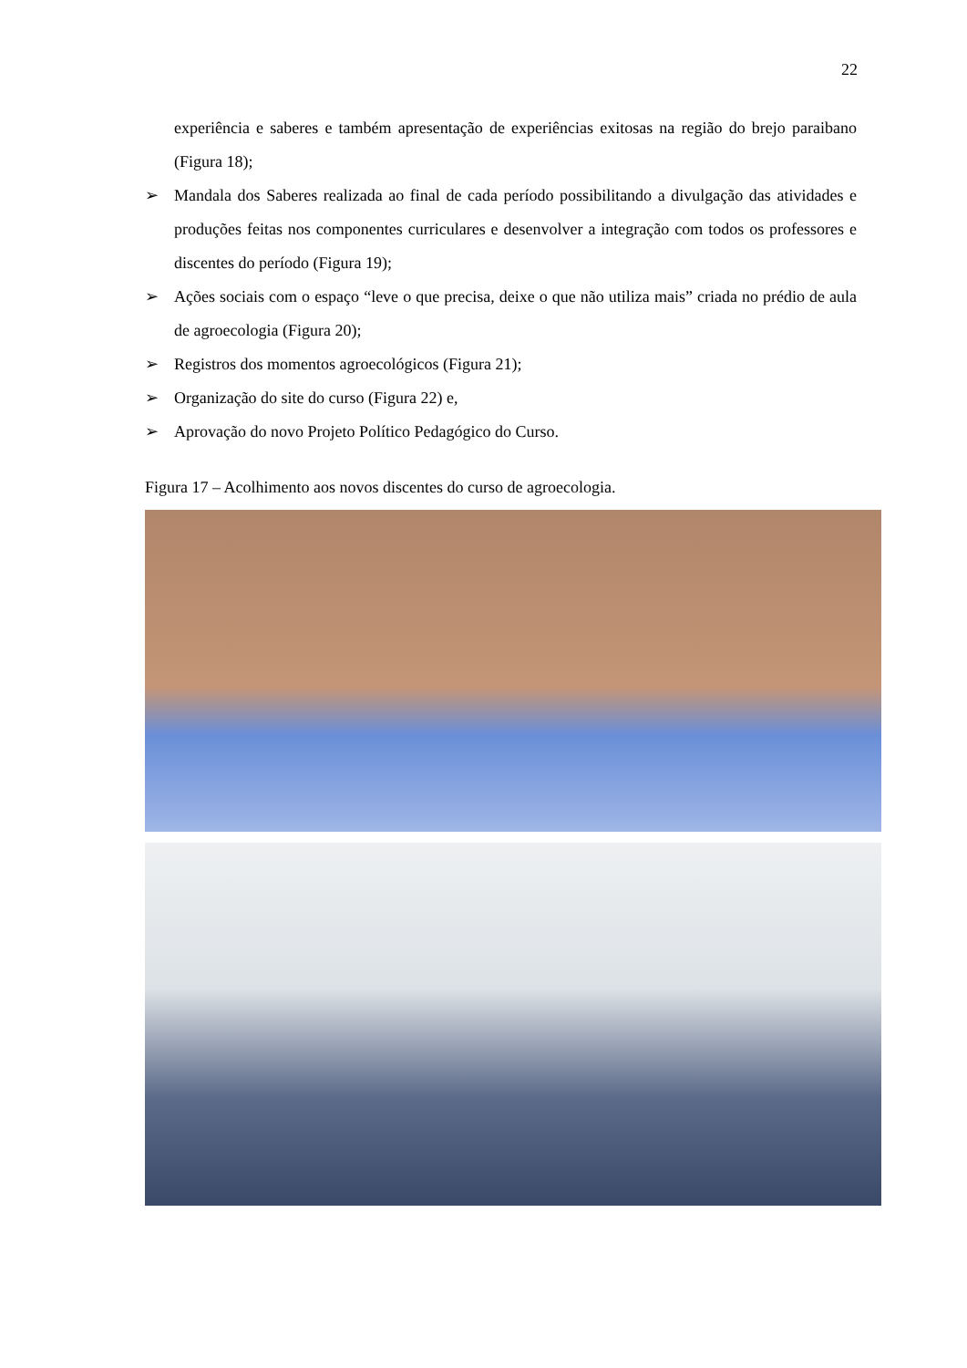22
experiência e saberes e também apresentação de experiências exitosas na região do brejo paraibano (Figura 18);
➢ Mandala dos Saberes realizada ao final de cada período possibilitando a divulgação das atividades e produções feitas nos componentes curriculares e desenvolver a integração com todos os professores e discentes do período (Figura 19);
➢ Ações sociais com o espaço “leve o que precisa, deixe o que não utiliza mais” criada no prédio de aula de agroecologia (Figura 20);
➢ Registros dos momentos agroecológicos (Figura 21);
➢ Organização do site do curso (Figura 22) e,
➢ Aprovação do novo Projeto Político Pedagógico do Curso.
Figura 17 – Acolhimento aos novos discentes do curso de agroecologia.